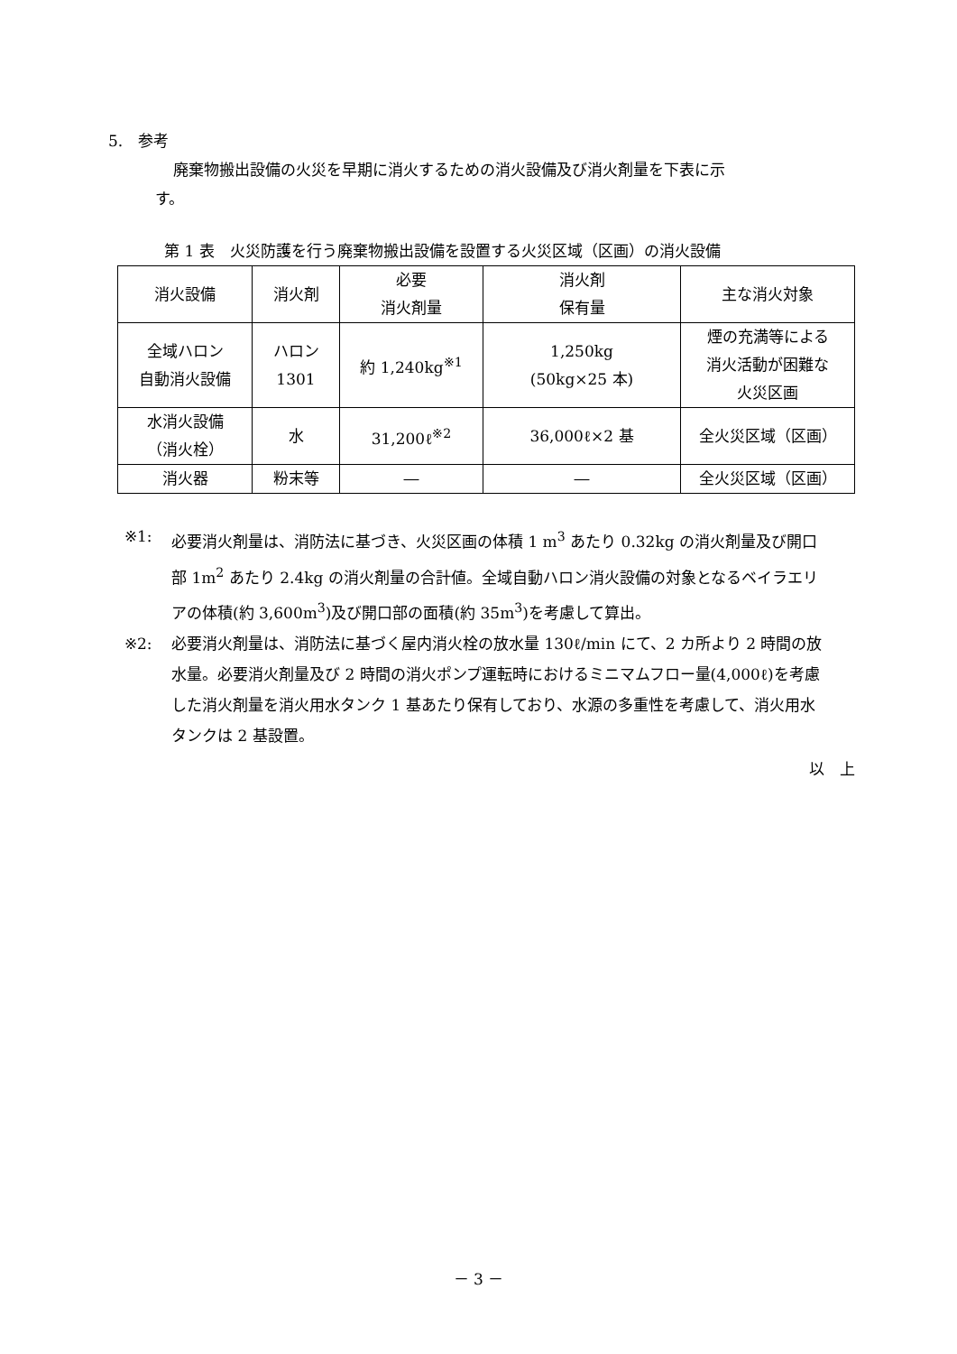5.　参考
廃棄物搬出設備の火災を早期に消火するための消火設備及び消火剤量を下表に示
す。
第 1 表　火災防護を行う廃棄物搬出設備を設置する火災区域（区画）の消火設備
| 消火設備 | 消火剤 | 必要 消火剤量 | 消火剤 保有量 | 主な消火対象 |
| 全域ハロン 自動消火設備 | ハロン 1301 | 約 1,240kg<sup>※1</sup> | 1,250kg (50kg×25 本) | 煙の充満等による 消火活動が困難な 火災区画 |
| 水消火設備 （消火栓） | 水 | 31,200ℓ<sup>※2</sup> | 36,000ℓ×2 基 | 全火災区域（区画） |
| 消火器 | 粉末等 | ― | ― | 全火災区域（区画） |
※1: 必要消火剤量は、消防法に基づき、火災区画の体積 1 m<sup>3</sup> あたり 0.32kg の消火剤量及び開口部 1m<sup>2</sup> あたり 2.4kg の消火剤量の合計値。全域自動ハロン消火設備の対象となるベイラエリアの体積(約 3,600m<sup>3</sup>)及び開口部の面積(約 35m<sup>3</sup>)を考慮して算出。
※2: 必要消火剤量は、消防法に基づく屋内消火栓の放水量 130ℓ/min にて、2 カ所より 2 時間の放水量。必要消火剤量及び 2 時間の消火ポンプ運転時におけるミニマムフロー量(4,000ℓ)を考慮した消火剤量を消火用水タンク 1 基あたり保有しており、水源の多重性を考慮して、消火用水タンクは 2 基設置。
以　上
－ 3 －